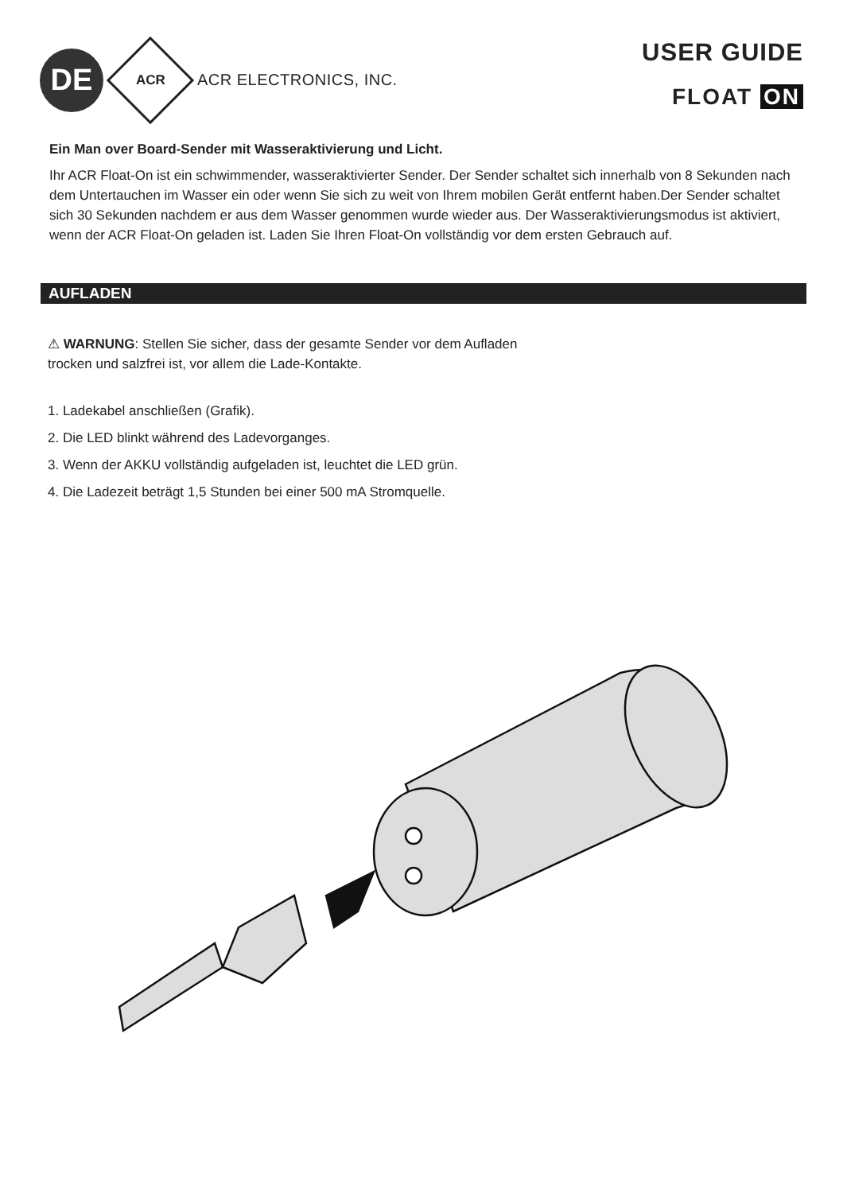DE
ACR
ACR ELECTRONICS, INC.
USER GUIDE
FLOAT ON
Ein Man over Board-Sender mit Wasseraktivierung und Licht.
Ihr ACR Float-On ist ein schwimmender, wasseraktivierter Sender. Der Sender schaltet sich innerhalb von 8 Sekunden nach dem Untertauchen im Wasser ein oder wenn Sie sich zu weit von Ihrem mobilen Gerät entfernt haben.Der Sender schaltet sich 30 Sekunden nachdem er aus dem Wasser genommen wurde wieder aus. Der Wasseraktivierungsmodus ist aktiviert, wenn der ACR Float-On geladen ist. Laden Sie Ihren Float-On vollständig vor dem ersten Gebrauch auf.
AUFLADEN
⚠ WARNUNG: Stellen Sie sicher, dass der gesamte Sender vor dem Aufladen
trocken und salzfrei ist, vor allem die Lade-Kontakte.
1. Ladekabel anschließen (Grafik).
2. Die LED blinkt während des Ladevorganges.
3. Wenn der AKKU vollständig aufgeladen ist, leuchtet die LED grün.
4. Die Ladezeit beträgt 1,5 Stunden bei einer 500 mA Stromquelle.